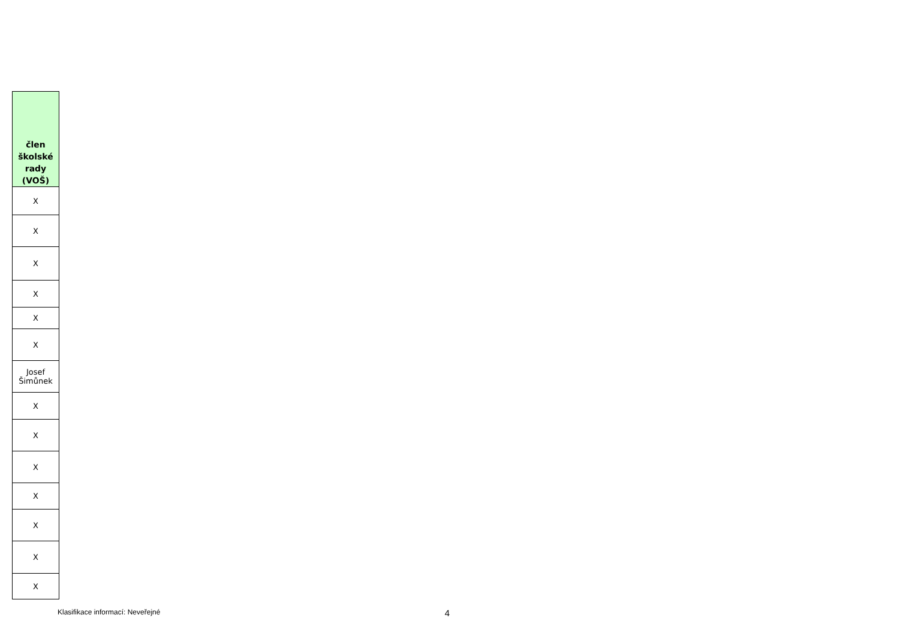| člen školské rady (VOŠ) |
| --- |
| X |
| X |
| X |
| X |
| X |
| X |
| Josef Šimůnek |
| X |
| X |
| X |
| X |
| X |
| X |
| X |
Klasifikace informací: Neveřejné
4